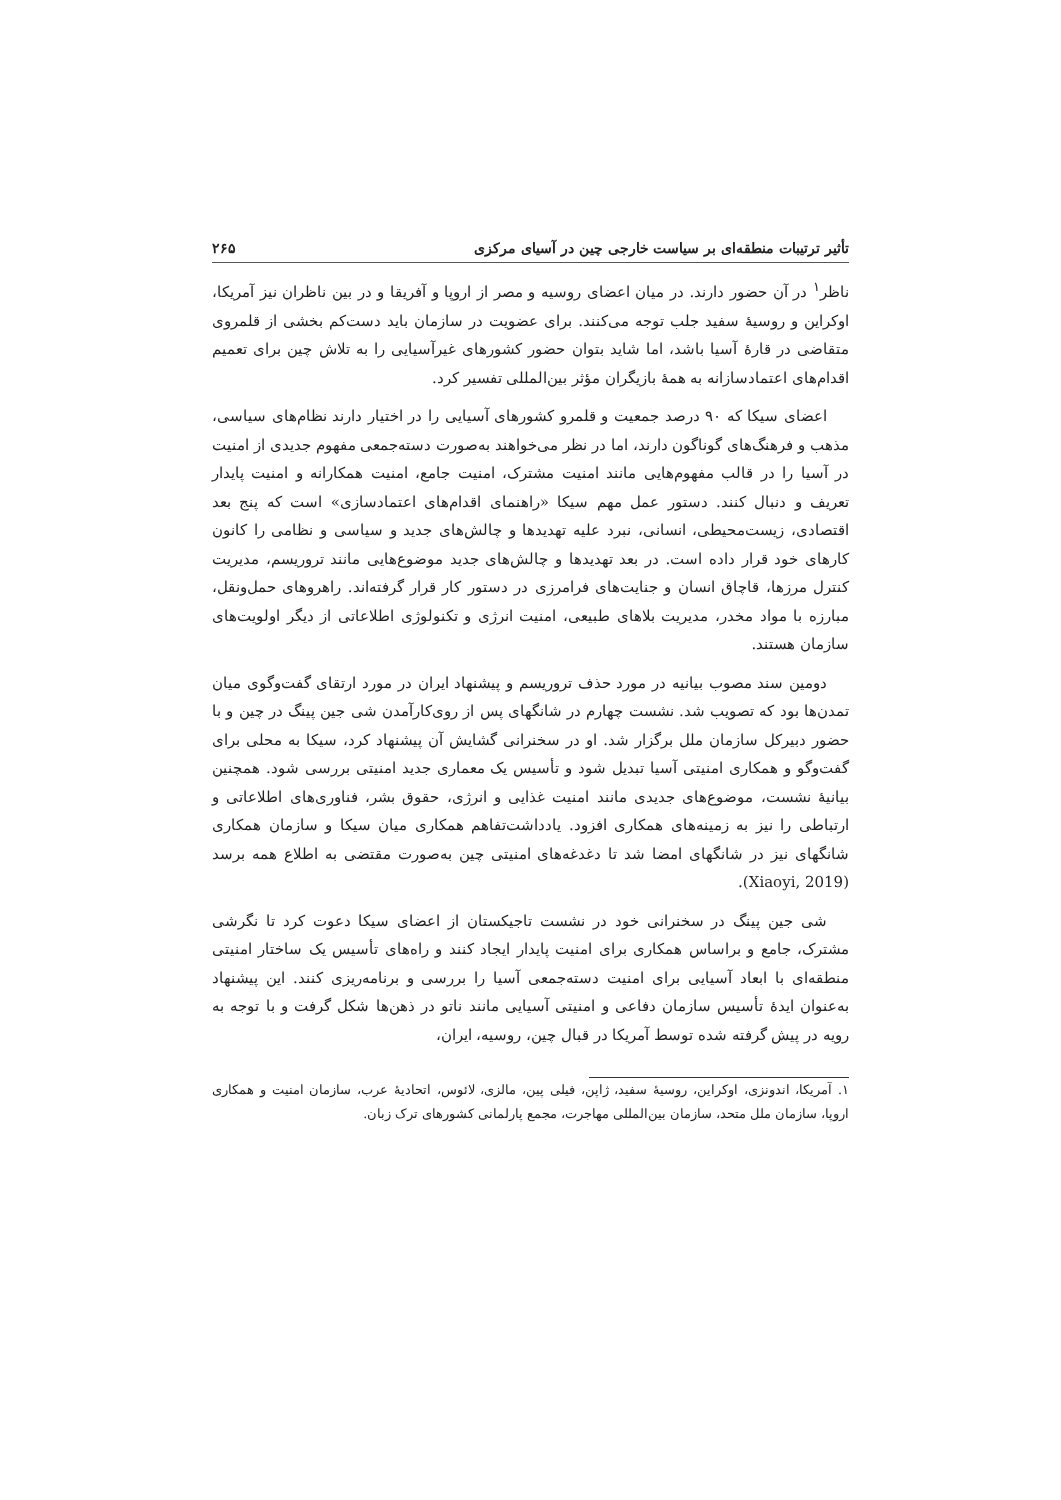تأثیر ترتیبات منطقه‌ای بر سیاست خارجی چین در آسیای مرکزی ۲۶۵
ناظر<sup>۱</sup> در آن حضور دارند. در میان اعضای روسیه و مصر از اروپا و آفریقا و در بین ناظران نیز آمریکا، اوکراین و روسیهٔ سفید جلب توجه می‌کنند. برای عضویت در سازمان باید دست‌کم بخشی از قلمروی متقاضی در قارهٔ آسیا باشد، اما شاید بتوان حضور کشورهای غیرآسیایی را به تلاش چین برای تعمیم اقدام‌های اعتمادسازانه به همهٔ بازیگران مؤثر بین‌المللی تفسیر کرد.
اعضای سیکا که ۹۰ درصد جمعیت و قلمرو کشورهای آسیایی را در اختیار دارند نظام‌های سیاسی، مذهب و فرهنگ‌های گوناگون دارند، اما در نظر می‌خواهند به‌صورت دسته‌جمعی مفهوم جدیدی از امنیت در آسیا را در قالب مفهوم‌هایی مانند امنیت مشترک، امنیت جامع، امنیت همکارانه و امنیت پایدار تعریف و دنبال کنند. دستور عمل مهم سیکا «راهنمای اقدام‌های اعتمادسازی» است که پنج بعد اقتصادی، زیست‌محیطی، انسانی، نبرد علیه تهدیدها و چالش‌های جدید و سیاسی و نظامی را کانون کارهای خود قرار داده است. در بعد تهدیدها و چالش‌های جدید موضوع‌هایی مانند تروریسم، مدیریت کنترل مرزها، قاچاق انسان و جنایت‌های فرامرزی در دستور کار قرار گرفته‌اند. راهروهای حمل‌ونقل، مبارزه با مواد مخدر، مدیریت بلاهای طبیعی، امنیت انرژی و تکنولوژی اطلاعاتی از دیگر اولویت‌های سازمان هستند.
دومین سند مصوب بیانیه در مورد حذف تروریسم و پیشنهاد ایران در مورد ارتقای گفت‌وگوی میان تمدن‌ها بود که تصویب شد. نشست چهارم در شانگهای پس از روی‌کارآمدن شی جین پینگ در چین و با حضور دبیرکل سازمان ملل برگزار شد. او در سخنرانی گشایش آن پیشنهاد کرد، سیکا به محلی برای گفت‌وگو و همکاری امنیتی آسیا تبدیل شود و تأسیس یک معماری جدید امنیتی بررسی شود. همچنین بیانیهٔ نشست، موضوع‌های جدیدی مانند امنیت غذایی و انرژی، حقوق بشر، فناوری‌های اطلاعاتی و ارتباطی را نیز به زمینه‌های همکاری افزود. یادداشت‌تفاهم همکاری میان سیکا و سازمان همکاری شانگهای نیز در شانگهای امضا شد تا دغدغه‌های امنیتی چین به‌صورت مقتضی به اطلاع همه برسد (Xiaoyi, 2019).
شی جین پینگ در سخنرانی خود در نشست تاجیکستان از اعضای سیکا دعوت کرد تا نگرشی مشترک، جامع و براساس همکاری برای امنیت پایدار ایجاد کنند و راه‌های تأسیس یک ساختار امنیتی منطقه‌ای با ابعاد آسیایی برای امنیت دسته‌جمعی آسیا را بررسی و برنامه‌ریزی کنند. این پیشنهاد به‌عنوان ایدهٔ تأسیس سازمان دفاعی و امنیتی آسیایی مانند ناتو در ذهن‌ها شکل گرفت و با توجه به رویه در پیش گرفته شده توسط آمریکا در قبال چین، روسیه، ایران،
۱. آمریکا، اندونزی، اوکراین، روسیهٔ سفید، ژاپن، فیلی پین، مالزی، لائوس، اتحادیهٔ عرب، سازمان امنیت و همکاری اروپا، سازمان ملل متحد، سازمان بین‌المللی مهاجرت، مجمع پارلمانی کشورهای ترک زبان.